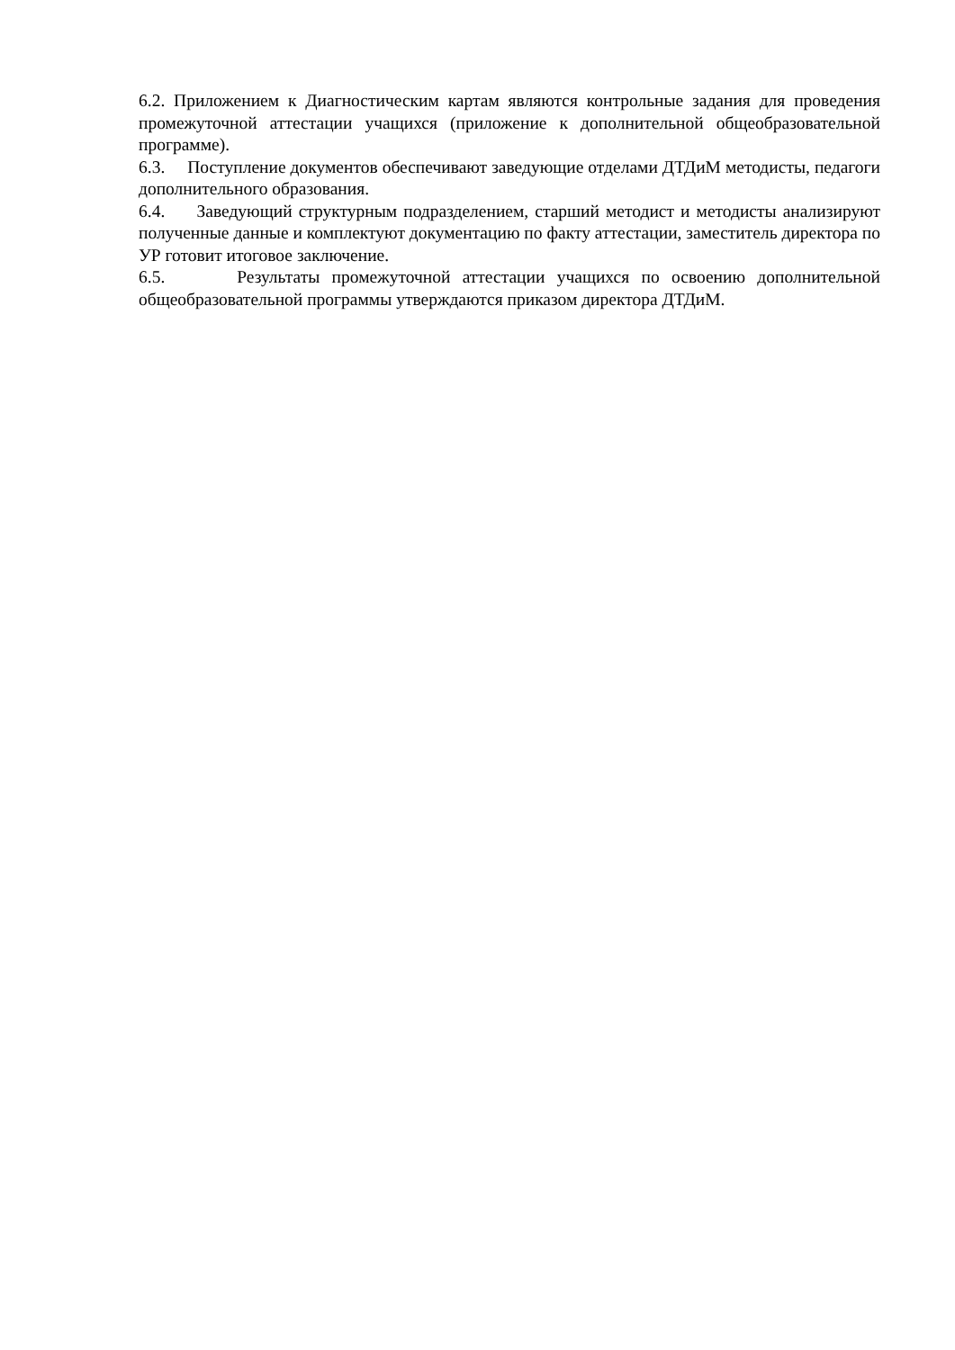6.2. Приложением к Диагностическим картам являются контрольные задания для проведения промежуточной аттестации учащихся (приложение к дополнительной общеобразовательной программе).
6.3. Поступление документов обеспечивают заведующие отделами ДТДиМ методисты, педагоги дополнительного образования.
6.4. Заведующий структурным подразделением, старший методист и методисты анализируют полученные данные и комплектуют документацию по факту аттестации, заместитель директора по УР готовит итоговое заключение.
6.5. Результаты промежуточной аттестации учащихся по освоению дополнительной общеобразовательной программы утверждаются приказом директора ДТДиМ.